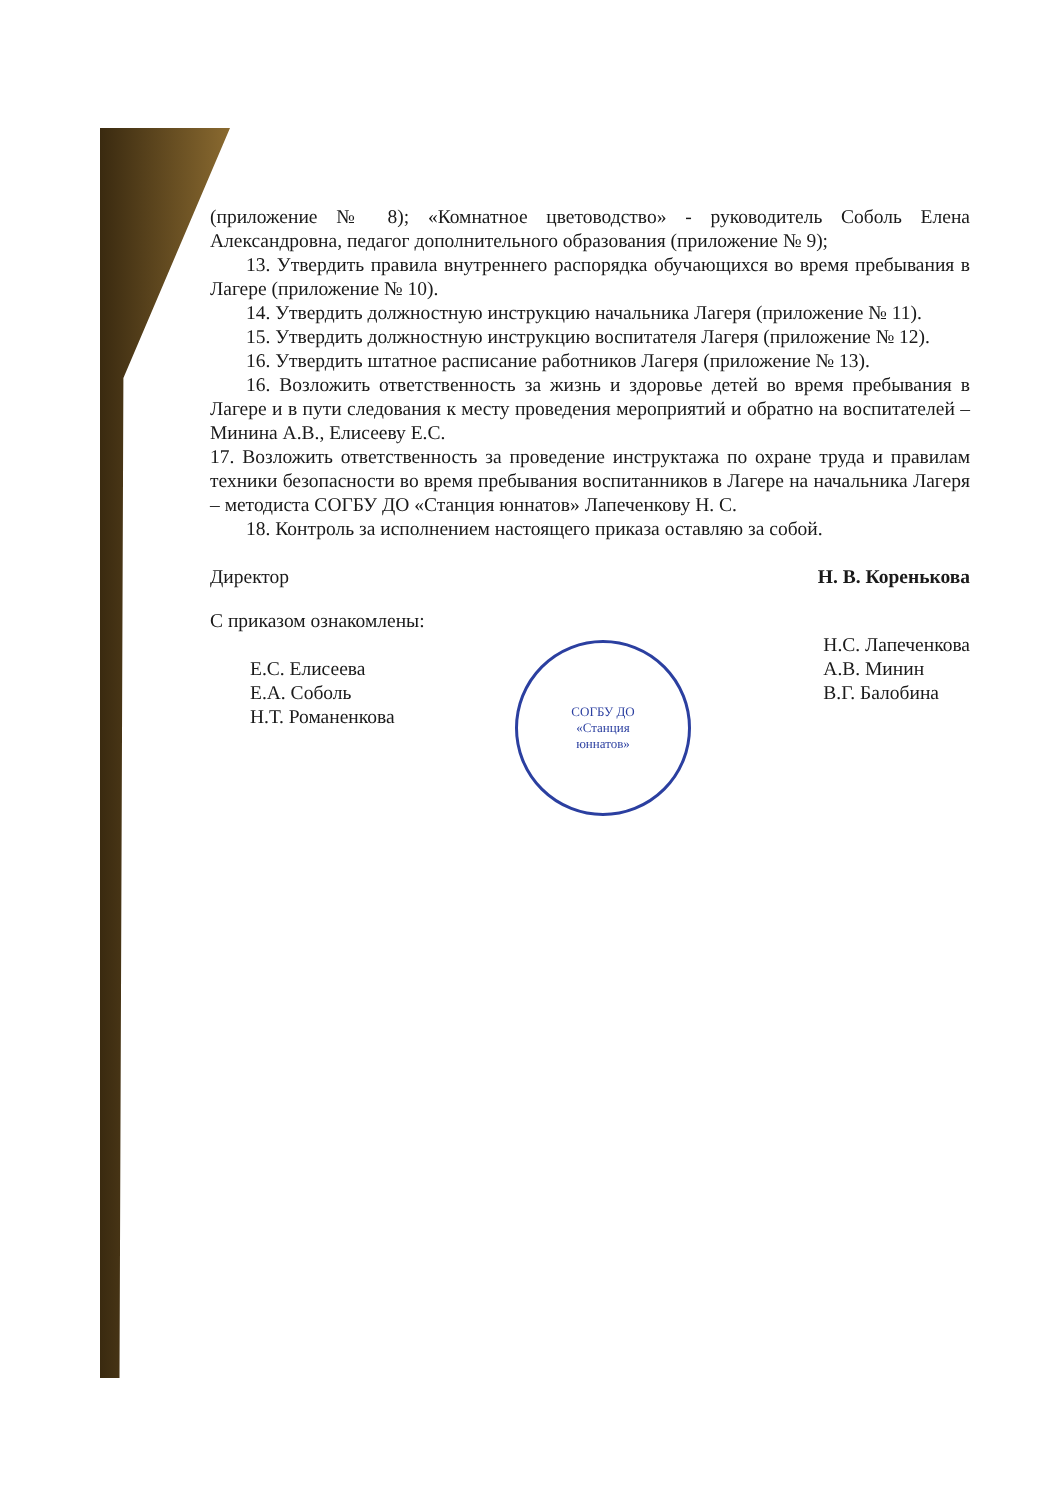СОГБУ ДО
«Станция
юннатов»
(приложение № 8); «Комнатное цветоводство» - руководитель Соболь Елена Александровна, педагог дополнительного образования (приложение № 9);
13. Утвердить правила внутреннего распорядка обучающихся во время пребывания в Лагере (приложение № 10).
14. Утвердить должностную инструкцию начальника Лагеря (приложение № 11).
15. Утвердить должностную инструкцию воспитателя Лагеря (приложение № 12).
16. Утвердить штатное расписание работников Лагеря (приложение № 13).
16. Возложить ответственность за жизнь и здоровье детей во время пребывания в Лагере и в пути следования к месту проведения мероприятий и обратно на воспитателей – Минина А.В., Елисееву Е.С.
17. Возложить ответственность за проведение инструктажа по охране труда и правилам техники безопасности во время пребывания воспитанников в Лагере на начальника Лагеря – методиста СОГБУ ДО «Станция юннатов» Лапеченкову Н. С.
18. Контроль за исполнением настоящего приказа оставляю за собой.
Директор Н. В. Коренькова
С приказом ознакомлены:
Е.С. Елисеева
Е.А. Соболь
Н.Т. Романенкова
Н.С. Лапеченкова
А.В. Минин
В.Г. Балобина